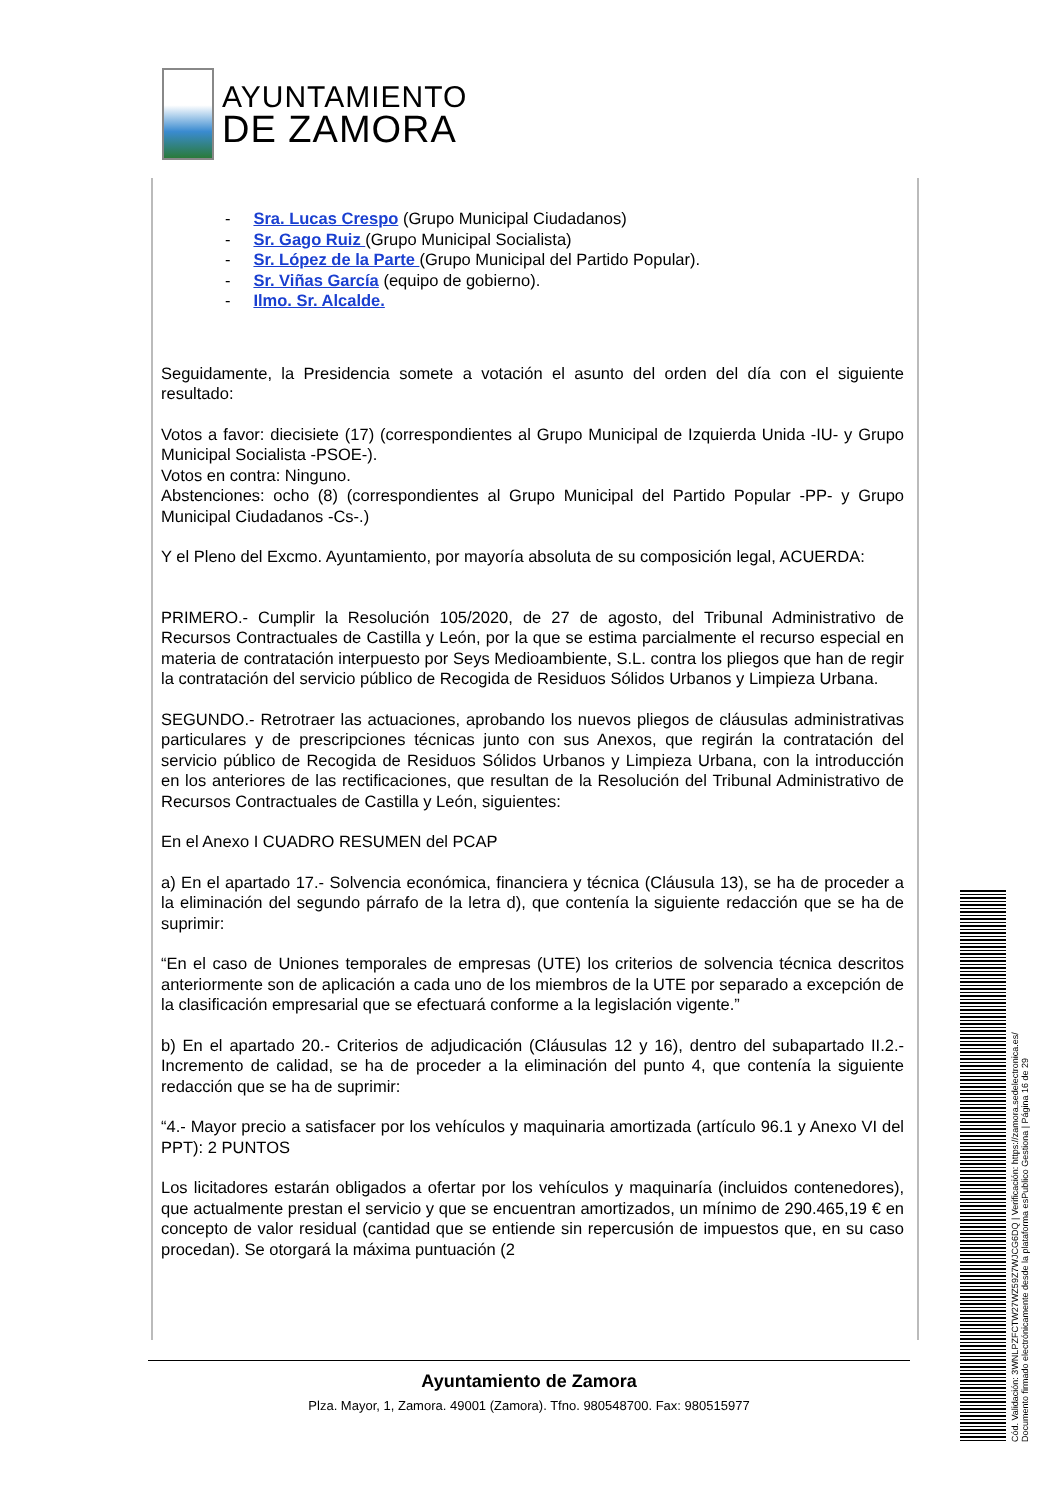AYUNTAMIENTO
DE ZAMORA
- Sra. Lucas Crespo (Grupo Municipal Ciudadanos)
- Sr. Gago Ruiz (Grupo Municipal Socialista)
- Sr. López de la Parte (Grupo Municipal del Partido Popular).
- Sr. Viñas García (equipo de gobierno).
- Ilmo. Sr. Alcalde.
Seguidamente, la Presidencia somete a votación el asunto del orden del día con el siguiente resultado:
Votos a favor: diecisiete (17) (correspondientes al Grupo Municipal de Izquierda Unida -IU- y Grupo Municipal Socialista -PSOE-).
Votos en contra: Ninguno.
Abstenciones: ocho (8) (correspondientes al Grupo Municipal del Partido Popular -PP- y Grupo Municipal Ciudadanos -Cs-.)
Y el Pleno del Excmo. Ayuntamiento, por mayoría absoluta de su composición legal, ACUERDA:
PRIMERO.- Cumplir la Resolución 105/2020, de 27 de agosto, del Tribunal Administrativo de Recursos Contractuales de Castilla y León, por la que se estima parcialmente el recurso especial en materia de contratación interpuesto por Seys Medioambiente, S.L. contra los pliegos que han de regir la contratación del servicio público de Recogida de Residuos Sólidos Urbanos y Limpieza Urbana.
SEGUNDO.- Retrotraer las actuaciones, aprobando los nuevos pliegos de cláusulas administrativas particulares y de prescripciones técnicas junto con sus Anexos, que regirán la contratación del servicio público de Recogida de Residuos Sólidos Urbanos y Limpieza Urbana, con la introducción en los anteriores de las rectificaciones, que resultan de la Resolución del Tribunal Administrativo de Recursos Contractuales de Castilla y León, siguientes:
En el Anexo I CUADRO RESUMEN del PCAP
a) En el apartado 17.- Solvencia económica, financiera y técnica (Cláusula 13), se ha de proceder a la eliminación del segundo párrafo de la letra d), que contenía la siguiente redacción que se ha de suprimir:
“En el caso de Uniones temporales de empresas (UTE) los criterios de solvencia técnica descritos anteriormente son de aplicación a cada uno de los miembros de la UTE por separado a excepción de la clasificación empresarial que se efectuará conforme a la legislación vigente.”
b) En el apartado 20.- Criterios de adjudicación (Cláusulas 12 y 16), dentro del subapartado II.2.- Incremento de calidad, se ha de proceder a la eliminación del punto 4, que contenía la siguiente redacción que se ha de suprimir:
“4.- Mayor precio a satisfacer por los vehículos y maquinaria amortizada (artículo 96.1 y Anexo VI del PPT): 2 PUNTOS
Los licitadores estarán obligados a ofertar por los vehículos y maquinaría (incluidos contenedores), que actualmente prestan el servicio y que se encuentran amortizados, un mínimo de 290.465,19 € en concepto de valor residual (cantidad que se entiende sin repercusión de impuestos que, en su caso procedan). Se otorgará la máxima puntuación (2
Ayuntamiento de Zamora
Plza. Mayor, 1, Zamora. 49001 (Zamora). Tfno. 980548700. Fax: 980515977
Cód. Validación: 3WNLPZFCTW27WZ59Z7WJCG6DQ | Verificación: https://zamora.sedelectronica.es/
Documento firmado electrónicamente desde la plataforma esPublico Gestiona | Página 16 de 29